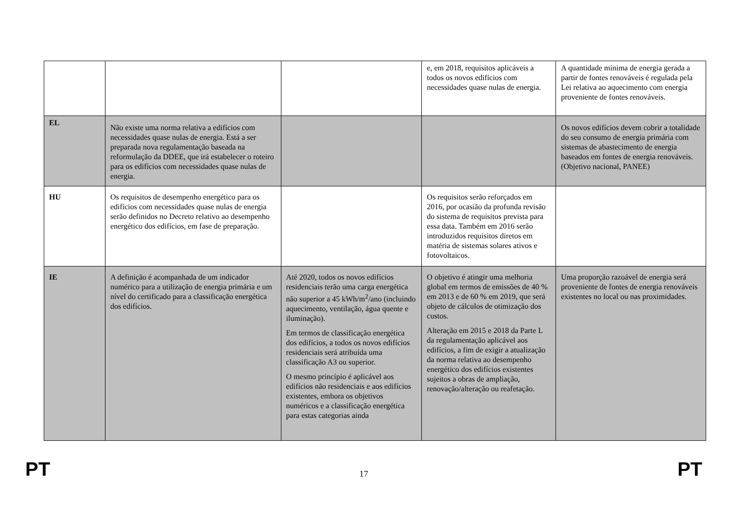| | | | e, em 2018, requisitos aplicáveis a todos os novos edifícios com necessidades quase nulas de energia. | A quantidade mínima de energia gerada a partir de fontes renováveis é regulada pela Lei relativa ao aquecimento com energia proveniente de fontes renováveis. |
| EL | Não existe uma norma relativa a edifícios com necessidades quase nulas de energia. Está a ser preparada nova regulamentação baseada na reformulação da DDEE, que irá estabelecer o roteiro para os edifícios com necessidades quase nulas de energia. | | | Os novos edifícios devem cobrir a totalidade do seu consumo de energia primária com sistemas de abastecimento de energia baseados em fontes de energia renováveis. (Objetivo nacional, PANEE) |
| HU | Os requisitos de desempenho energético para os edifícios com necessidades quase nulas de energia serão definidos no Decreto relativo ao desempenho energético dos edifícios, em fase de preparação. | | Os requisitos serão reforçados em 2016, por ocasião da profunda revisão do sistema de requisitos prevista para essa data. Também em 2016 serão introduzidos requisitos diretos em matéria de sistemas solares ativos e fotovoltaicos. | |
| IE | A definição é acompanhada de um indicador numérico para a utilização de energia primária e um nível do certificado para a classificação energética dos edifícios. | Até 2020, todos os novos edifícios residenciais terão uma carga energética não superior a 45 kWh/m<sup>2</sup>/ano (incluindo aquecimento, ventilação, água quente e iluminação). Em termos de classificação energética dos edifícios, a todos os novos edifícios residenciais será atribuída uma classificação A3 ou superior. O mesmo princípio é aplicável aos edifícios não residenciais e aos edifícios existentes, embora os objetivos numéricos e a classificação energética para estas categorias ainda | O objetivo é atingir uma melhoria global em termos de emissões de 40 % em 2013 e de 60 % em 2019, que será objeto de cálculos de otimização dos custos. Alteração em 2015 e 2018 da Parte L da regulamentação aplicável aos edifícios, a fim de exigir a atualização da norma relativa ao desempenho energético dos edifícios existentes sujeitos a obras de ampliação, renovação/alteração ou reafetação. | Uma proporção razoável de energia será proveniente de fontes de energia renováveis existentes no local ou nas proximidades. |
PT 17 PT